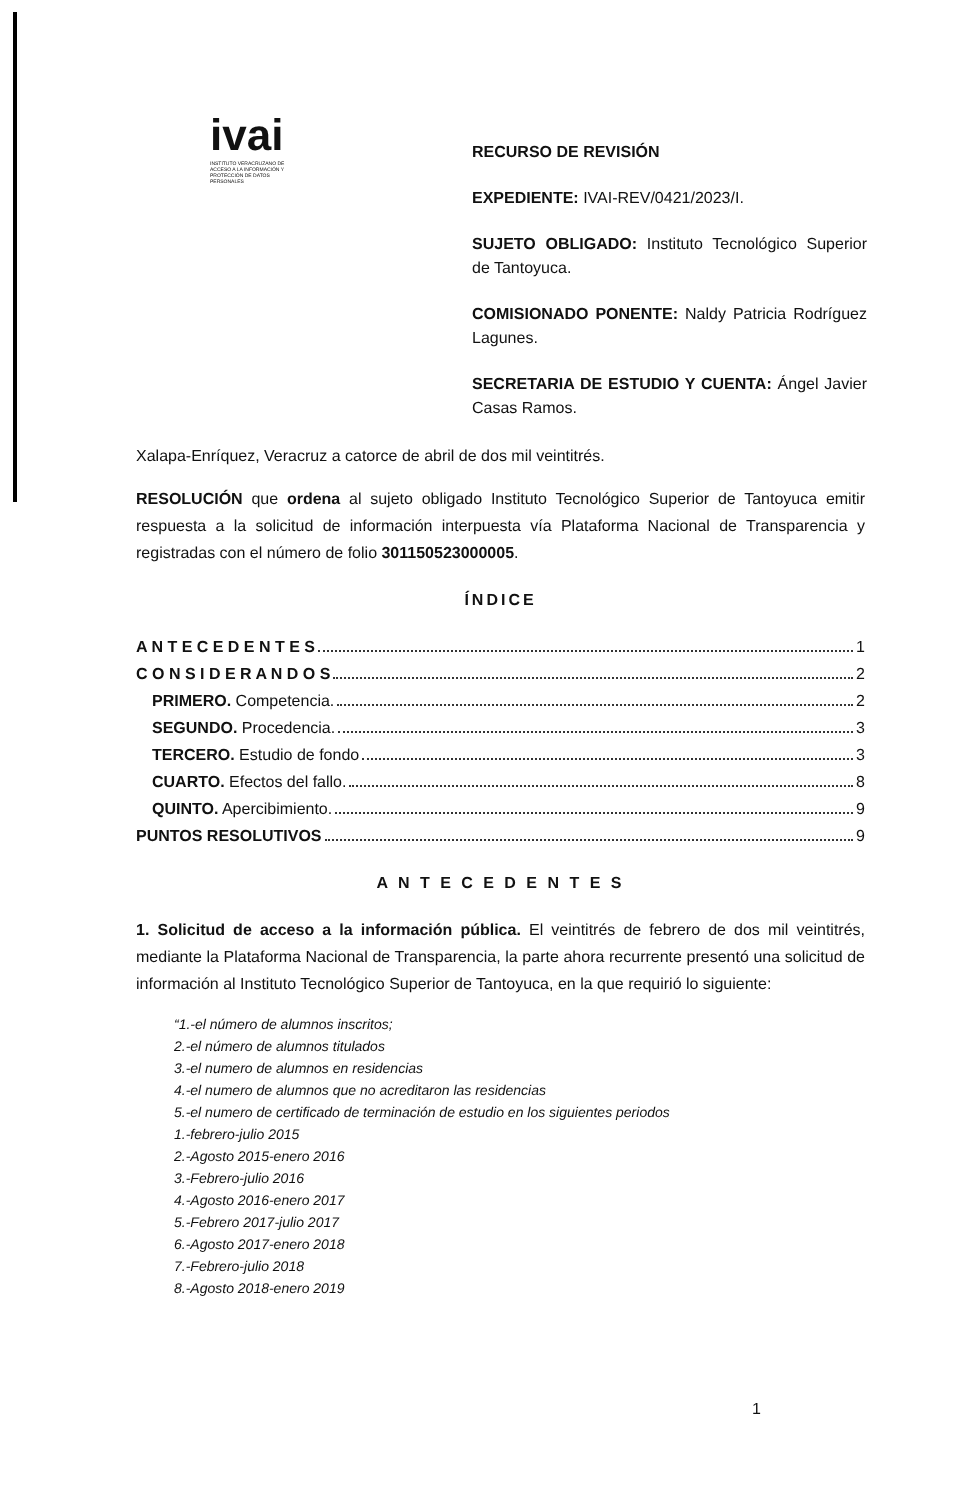ivai
INSTITUTO VERACRUZANO DE ACCESO A LA INFORMACIÓN Y PROTECCIÓN DE DATOS PERSONALES
RECURSO DE REVISIÓN
EXPEDIENTE: IVAI-REV/0421/2023/I.
SUJETO OBLIGADO: Instituto Tecnológico Superior de Tantoyuca.
COMISIONADO PONENTE: Naldy Patricia Rodríguez Lagunes.
SECRETARIA DE ESTUDIO Y CUENTA: Ángel Javier Casas Ramos.
Xalapa-Enríquez, Veracruz a catorce de abril de dos mil veintitrés.
RESOLUCIÓN que ordena al sujeto obligado Instituto Tecnológico Superior de Tantoyuca emitir respuesta a la solicitud de información interpuesta vía Plataforma Nacional de Transparencia y registradas con el número de folio 301150523000005.
ÍNDICE
A N T E C E D E N T E S 1
C O N S I D E R A N D O S 2
PRIMERO. Competencia. 2
SEGUNDO. Procedencia. 3
TERCERO. Estudio de fondo 3
CUARTO. Efectos del fallo. 8
QUINTO. Apercibimiento. 9
PUNTOS RESOLUTIVOS 9
A N T E C E D E N T E S
1. Solicitud de acceso a la información pública. El veintitrés de febrero de dos mil veintitrés, mediante la Plataforma Nacional de Transparencia, la parte ahora recurrente presentó una solicitud de información al Instituto Tecnológico Superior de Tantoyuca, en la que requirió lo siguiente:
“1.-el número de alumnos inscritos;
2.-el número de alumnos titulados
3.-el numero de alumnos en residencias
4.-el numero de alumnos que no acreditaron las residencias
5.-el numero de certificado de terminación de estudio en los siguientes periodos
1.-febrero-julio 2015
2.-Agosto 2015-enero 2016
3.-Febrero-julio 2016
4.-Agosto 2016-enero 2017
5.-Febrero 2017-julio 2017
6.-Agosto 2017-enero 2018
7.-Febrero-julio 2018
8.-Agosto 2018-enero 2019
1